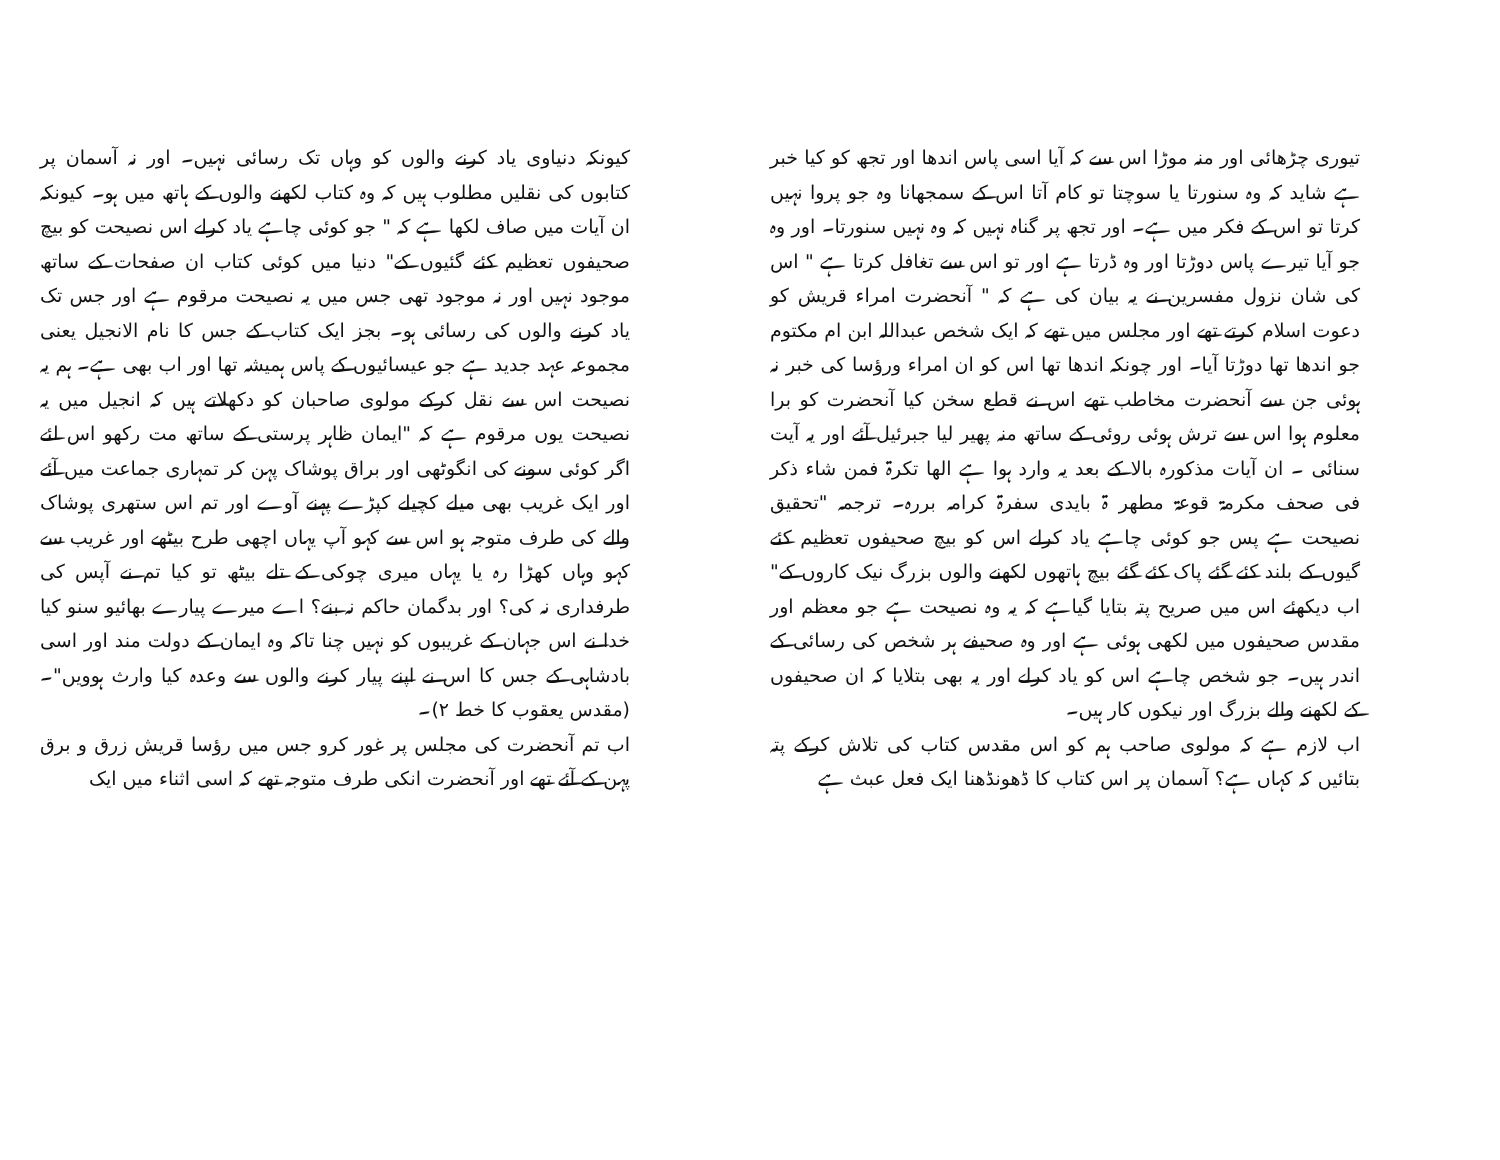تیوری چڑھائی اور منہ موڑا اس سے کہ آیا اسی پاس اندھا اور تجھ کو کیا خبر ہے شاید کہ وہ سنورتا یا سوچتا تو کام آتا اس کے سمجھانا وہ جو پروا نہیں کرتا تو اس کے فکر میں ہے۔ اور تجھ پر گناہ نہیں کہ وہ نہیں سنورتا۔ اور وہ جو آیا تیرے پاس دوڑتا اور وہ ڈرتا ہے اور تو اس سے تغافل کرتا ہے " اس کی شان نزول مفسرین نے یہ بیان کی ہے کہ " آنحضرت امراء قریش کو دعوت اسلام کرتے تھے اور مجلس میں تھے کہ ایک شخص عبداللہ ابن ام مکتوم جو اندھا تھا دوڑتا آیا۔ اور چونکہ اندھا تھا اس کو ان امراء ورؤسا کی خبر نہ ہوئی جن سے آنحضرت مخاطب تھے اس نے قطع سخن کیا آنحضرت کو برا معلوم ہوا اس سے ترش ہوئی روئی کے ساتھ منہ پھیر لیا جبرئیل آئے اور یہ آیت سنائی ۔ ان آیات مذکورہ بالا کے بعد یہ وارد ہوا ہے الھا تکرۃ فمن شاء ذکر فی صحف مکرمۃ قوعۃ مطھر ۃ بایدی سفرۃ کرامہ بررہ۔ ترجمہ "تحقیق نصیحت ہے پس جو کوئی چاہے یاد کرلے اس کو بیچ صحیفوں تعظیم کئے گیوں کے بلند کئے گئے پاک کئے گئے بیچ ہاتھوں لکھنے والوں بزرگ نیک کاروں کے" اب دیکھئے اس میں صریح پتہ بتایا گیاہے کہ یہ وہ نصیحت ہے جو معظم اور مقدس صحیفوں میں لکھی ہوئی ہے اور وہ صحیفے ہر شخص کی رسائی کے اندر ہیں۔ جو شخص چاہے اس کو یاد کرلے اور یہ بھی بتلایا کہ ان صحیفوں کے لکھنے والے بزرگ اور نیکوں کار ہیں۔
اب لازم ہے کہ مولوی صاحب ہم کو اس مقدس کتاب کی تلاش کرکے پتہ بتائیں کہ کہاں ہے؟ آسمان پر اس کتاب کا ڈھونڈھنا ایک فعل عبث ہے
کیونکہ دنیاوی یاد کرنے والوں کو وہاں تک رسائی نہیں۔ اور نہ آسمان پر کتابوں کی نقلیں مطلوب ہیں کہ وہ کتاب لکھنے والوں کے ہاتھ میں ہو۔ کیونکہ ان آیات میں صاف لکھا ہے کہ " جو کوئی چاہے یاد کرلے اس نصیحت کو بیچ صحیفوں تعظیم کئے گئیوں کے" دنیا میں کوئی کتاب ان صفحات کے ساتھ موجود نہیں اور نہ موجود تھی جس میں یہ نصیحت مرقوم ہے اور جس تک یاد کرنے والوں کی رسائی ہو۔ بجز ایک کتاب کے جس کا نام الانجیل یعنی مجموعہ عہد جدید ہے جو عیسائیوں کے پاس ہمیشہ تھا اور اب بھی ہے۔ ہم یہ نصیحت اس سے نقل کرکے مولوی صاحبان کو دکھلاتے ہیں کہ انجیل میں یہ نصیحت یوں مرقوم ہے کہ "ایمان ظاہر پرستی کے ساتھ مت رکھو اس لئے اگر کوئی سونے کی انگوٹھی اور براق پوشاک پہن کر تمہاری جماعت میں آئے اور ایک غریب بھی میلے کچیلے کپڑے پہنے آوے اور تم اس ستھری پوشاک والے کی طرف متوجہ ہو اس سے کہو آپ یہاں اچھی طرح بیٹھے اور غریب سے کہو وہاں کھڑا رہ یا یہاں میری چوکی کے تلے بیٹھ تو کیا تم نے آپس کی طرفداری نہ کی؟ اور بدگمان حاکم نہ بنے؟ اے میرے پیارے بھائیو سنو کیا خدا نے اس جہان کے غریبوں کو نہیں چنا تاکہ وہ ایمان کے دولت مند اور اسی بادشاہی کے جس کا اس نے اپنے پیار کرنے والوں سے وعدہ کیا وارث ہوویں"۔ (مقدس یعقوب کا خط ۲)۔
اب تم آنحضرت کی مجلس پر غور کرو جس میں رؤسا قریش زرق و برق پہن کے آئے تھے اور آنحضرت انکی طرف متوجہ تھے کہ اسی اثناء میں ایک